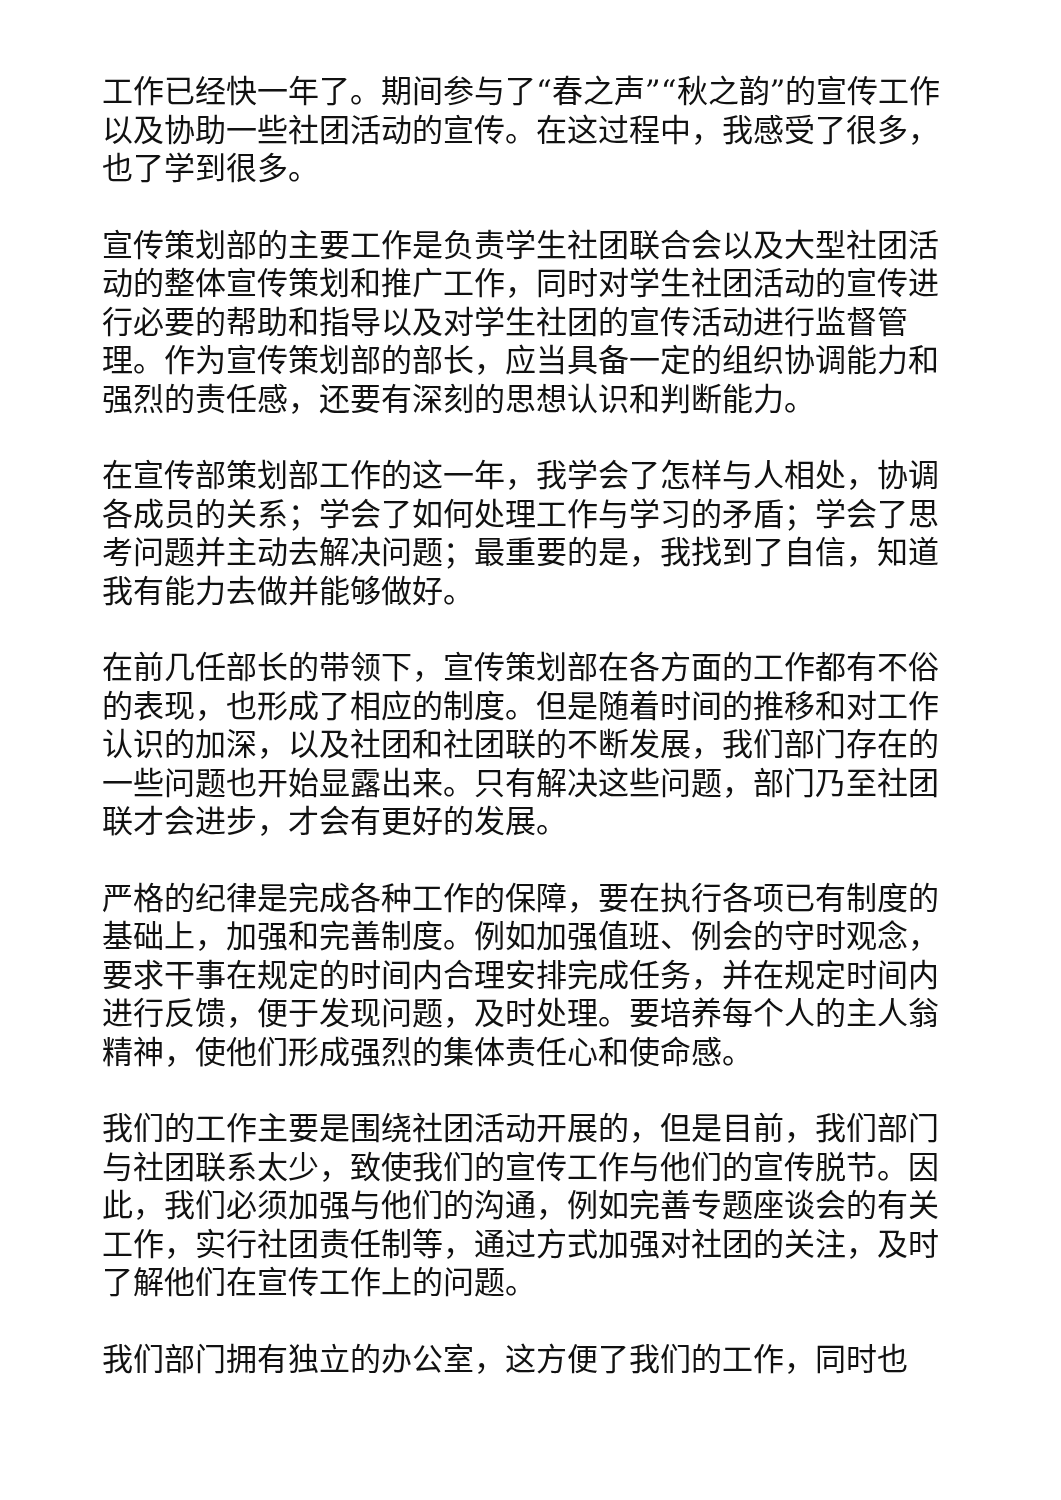工作已经快一年了。期间参与了“春之声”“秋之韵”的宣传工作以及协助一些社团活动的宣传。在这过程中，我感受了很多，也了学到很多。
宣传策划部的主要工作是负责学生社团联合会以及大型社团活动的整体宣传策划和推广工作，同时对学生社团活动的宣传进行必要的帮助和指导以及对学生社团的宣传活动进行监督管理。作为宣传策划部的部长，应当具备一定的组织协调能力和强烈的责任感，还要有深刻的思想认识和判断能力。
在宣传部策划部工作的这一年，我学会了怎样与人相处，协调各成员的关系；学会了如何处理工作与学习的矛盾；学会了思考问题并主动去解决问题；最重要的是，我找到了自信，知道我有能力去做并能够做好。
在前几任部长的带领下，宣传策划部在各方面的工作都有不俗的表现，也形成了相应的制度。但是随着时间的推移和对工作认识的加深，以及社团和社团联的不断发展，我们部门存在的一些问题也开始显露出来。只有解决这些问题，部门乃至社团联才会进步，才会有更好的发展。
严格的纪律是完成各种工作的保障，要在执行各项已有制度的基础上，加强和完善制度。例如加强值班、例会的守时观念，要求干事在规定的时间内合理安排完成任务，并在规定时间内进行反馈，便于发现问题，及时处理。要培养每个人的主人翁精神，使他们形成强烈的集体责任心和使命感。
我们的工作主要是围绕社团活动开展的，但是目前，我们部门与社团联系太少，致使我们的宣传工作与他们的宣传脱节。因此，我们必须加强与他们的沟通，例如完善专题座谈会的有关工作，实行社团责任制等，通过方式加强对社团的关注，及时了解他们在宣传工作上的问题。
我们部门拥有独立的办公室，这方便了我们的工作，同时也